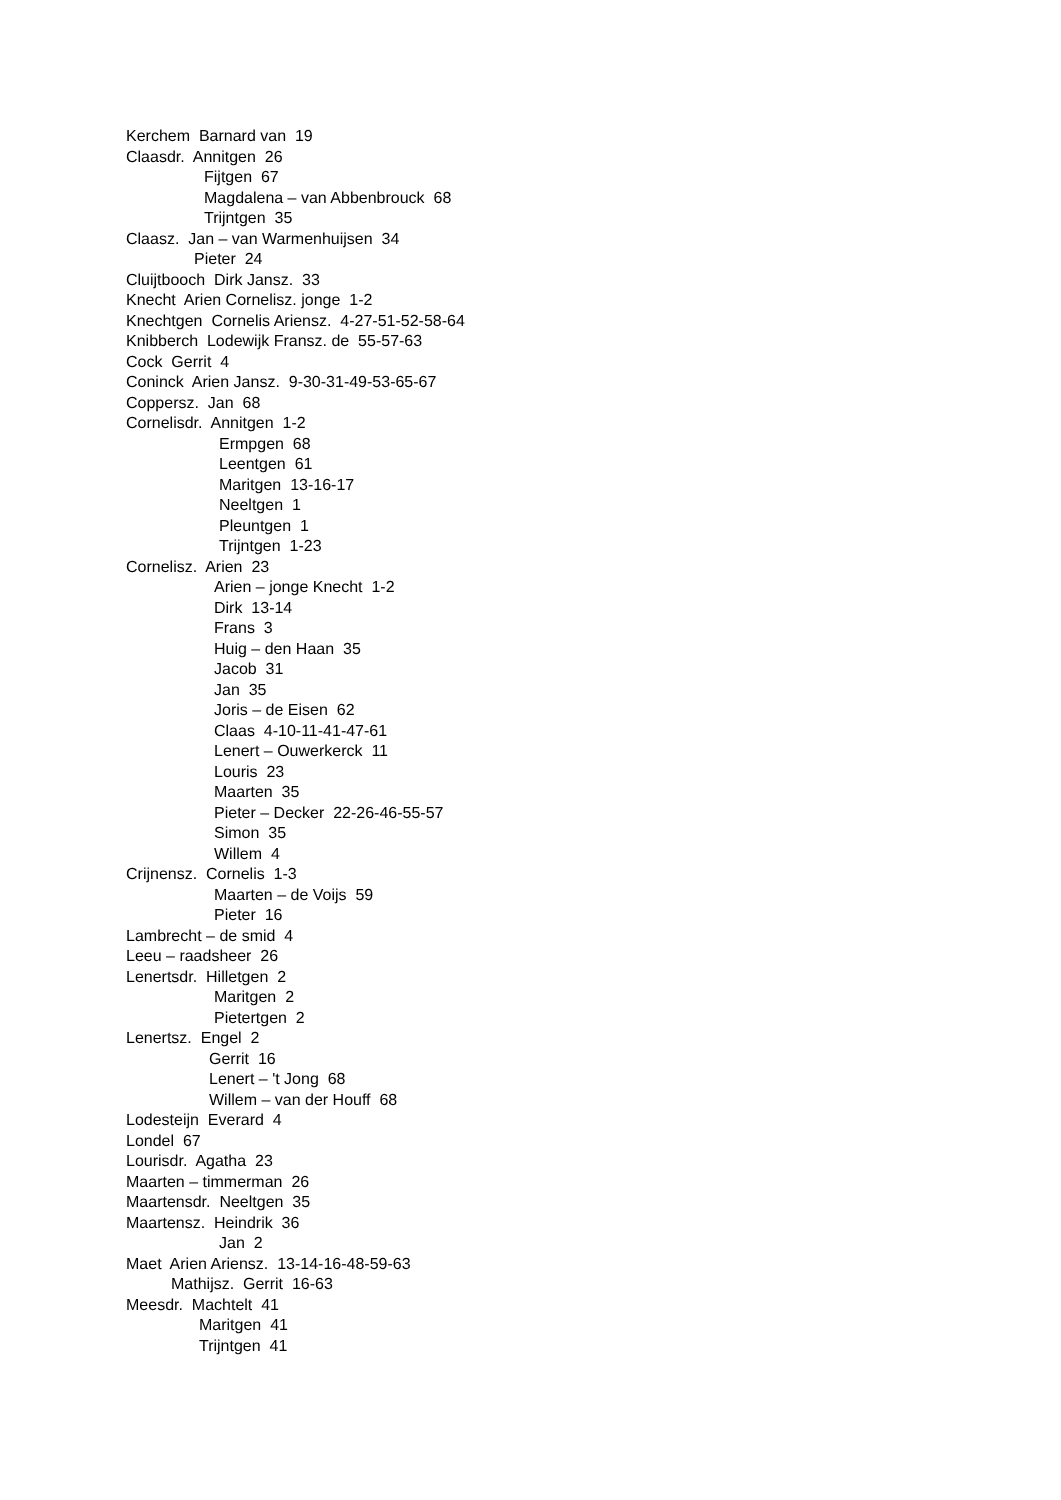Kerchem Barnard van 19
Claasdr. Annitgen 26
Fijtgen 67
Magdalena – van Abbenbrouck 68
Trijntgen 35
Claasz. Jan – van Warmenhuijsen 34
Pieter 24
Cluijtbooch Dirk Jansz. 33
Knecht Arien Cornelisz. jonge 1-2
Knechtgen Cornelis Ariensz. 4-27-51-52-58-64
Knibberch Lodewijk Fransz. de 55-57-63
Cock Gerrit 4
Coninck Arien Jansz. 9-30-31-49-53-65-67
Coppersz. Jan 68
Cornelisdr. Annitgen 1-2
Ermpgen 68
Leentgen 61
Maritgen 13-16-17
Neeltgen 1
Pleuntgen 1
Trijntgen 1-23
Cornelisz. Arien 23
Arien – jonge Knecht 1-2
Dirk 13-14
Frans 3
Huig – den Haan 35
Jacob 31
Jan 35
Joris – de Eisen 62
Claas 4-10-11-41-47-61
Lenert – Ouwerkerck 11
Louris 23
Maarten 35
Pieter – Decker 22-26-46-55-57
Simon 35
Willem 4
Crijnensz. Cornelis 1-3
Maarten – de Voijs 59
Pieter 16
Lambrecht – de smid 4
Leeu – raadsheer 26
Lenertsdr. Hilletgen 2
Maritgen 2
Pietertgen 2
Lenertsz. Engel 2
Gerrit 16
Lenert – 't Jong 68
Willem – van der Houff 68
Lodesteijn Everard 4
Londel 67
Lourisdr. Agatha 23
Maarten – timmerman 26
Maartensdr. Neeltgen 35
Maartensz. Heindrik 36
Jan 2
Maet Arien Ariensz. 13-14-16-48-59-63
Mathijsz. Gerrit 16-63
Meesdr. Machtelt 41
Maritgen 41
Trijntgen 41